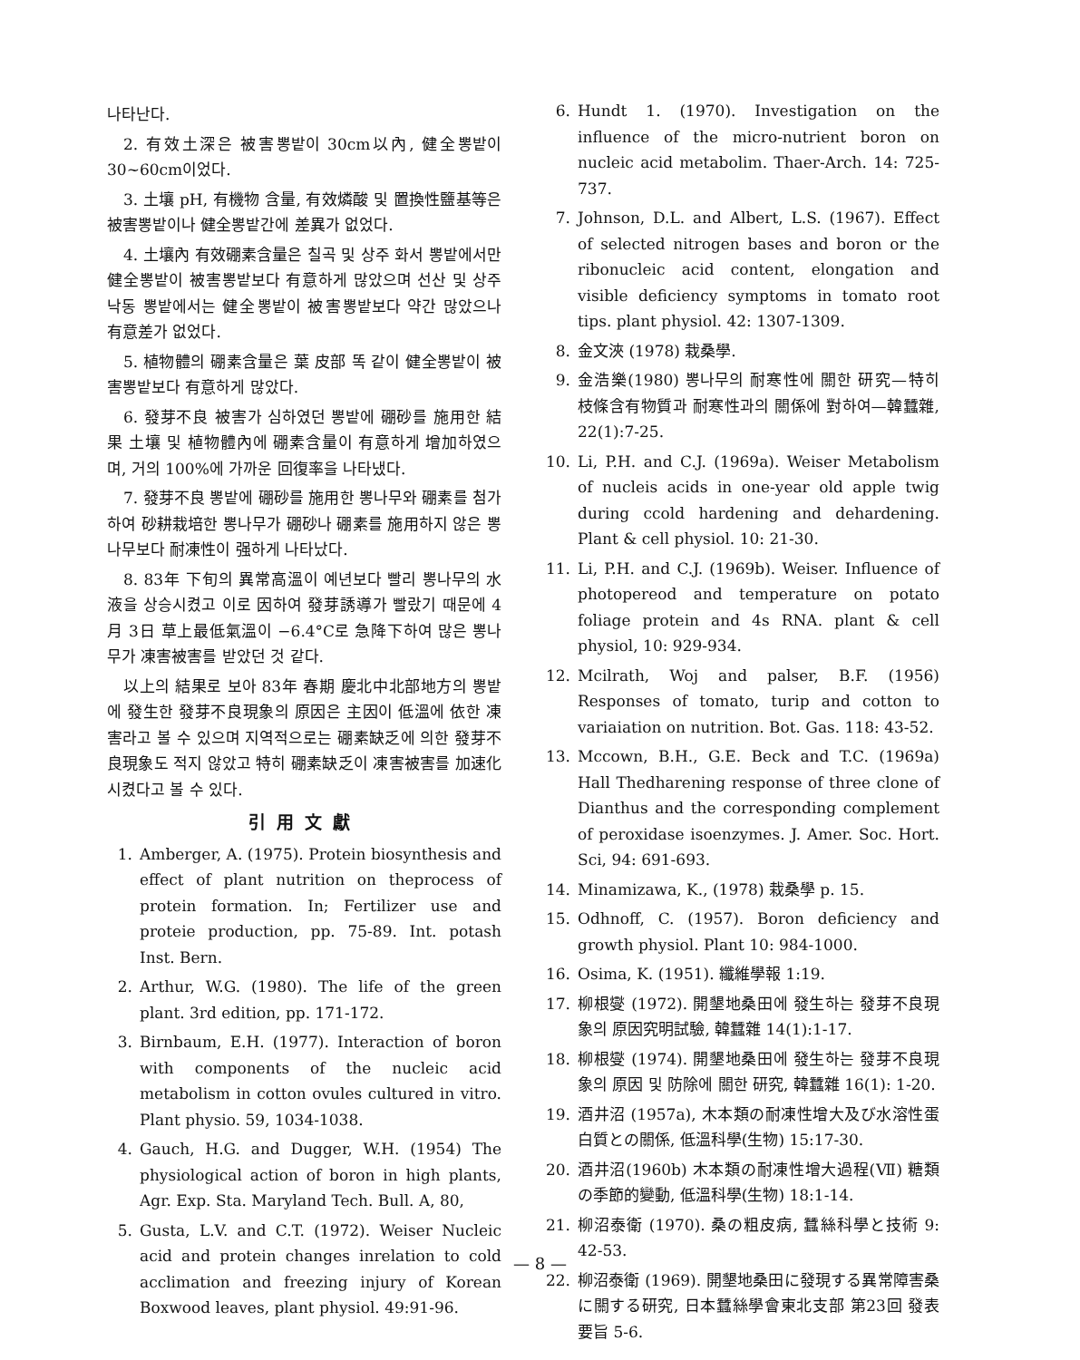나타난다.
2. 有效土深은 被害뽕밭이 30cm以內, 健全뽕밭이 30~60cm이었다.
3. 土壤 pH, 有機物 含量, 有效燐酸 및 置換性鹽基等은 被害뽕밭이나 健全뽕밭간에 差異가 없었다.
4. 土壤內 有效硼素含量은 칠곡 및 상주 화서 뽕밭에서만 健全뽕밭이 被害뽕밭보다 有意하게 많았으며 선산 및 상주 낙동 뽕밭에서는 健全뽕밭이 被害뽕밭보다 약간 많았으나 有意差가 없었다.
5. 植物體의 硼素含量은 葉 皮部 똑 같이 健全뽕밭이 被害뽕밭보다 有意하게 많았다.
6. 發芽不良 被害가 심하였던 뽕밭에 硼砂를 施用한 結果 土壤 및 植物體內에 硼素含量이 有意하게 增加하였으며, 거의 100%에 가까운 回復率을 나타냈다.
7. 發芽不良 뽕밭에 硼砂를 施用한 뽕나무와 硼素를 첨가하여 砂耕栽培한 뽕나무가 硼砂나 硼素를 施用하지 않은 뽕나무보다 耐凍性이 强하게 나타났다.
8. 83年 下旬의 異常高溫이 예년보다 빨리 뽕나무의 水液을 상승시켰고 이로 因하여 發芽誘導가 빨랐기 때문에 4月 3日 草上最低氣溫이 −6.4°C로 急降下하여 많은 뽕나무가 凍害被害를 받았던 것 같다.
以上의 結果로 보아 83年 春期 慶北中北部地方의 뽕밭에 發生한 發芽不良現象의 原因은 主因이 低溫에 依한 凍害라고 볼 수 있으며 지역적으로는 硼素缺乏에 의한 發芽不良現象도 적지 않았고 特히 硼素缺乏이 凍害被害를 加速化시켰다고 볼 수 있다.
引用文獻
1. Amberger, A. (1975). Protein biosynthesis and effect of plant nutrition on theprocess of protein formation. In; Fertilizer use and proteie production, pp. 75-89. Int. potash Inst. Bern.
2. Arthur, W.G. (1980). The life of the green plant. 3rd edition, pp. 171-172.
3. Birnbaum, E.H. (1977). Interaction of boron with components of the nucleic acid metabolism in cotton ovules cultured in vitro. Plant physio. 59, 1034-1038.
4. Gauch, H.G. and Dugger, W.H. (1954) The physiological action of boron in high plants, Agr. Exp. Sta. Maryland Tech. Bull. A, 80,
5. Gusta, L.V. and C.T. (1972). Weiser Nucleic acid and protein changes inrelation to cold acclimation and freezing injury of Korean Boxwood leaves, plant physiol. 49:91-96.
6. Hundt 1. (1970). Investigation on the influence of the micro-nutrient boron on nucleic acid metabolim. Thaer-Arch. 14: 725-737.
7. Johnson, D.L. and Albert, L.S. (1967). Effect of selected nitrogen bases and boron or the ribonucleic acid content, elongation and visible deficiency symptoms in tomato root tips. plant physiol. 42: 1307-1309.
8. 金文浹 (1978) 栽桑學.
9. 金浩樂(1980) 뽕나무의 耐寒性에 關한 研究—特히 枝條含有物質과 耐寒性과의 關係에 對하여—韓蠶雜, 22(1):7-25.
10. Li, P.H. and C.J. (1969a). Weiser Metabolism of nucleis acids in one-year old apple twig during ccold hardening and dehardening. Plant & cell physiol. 10: 21-30.
11. Li, P.H. and C.J. (1969b). Weiser. Influence of photopereod and temperature on potato foliage protein and 4s RNA. plant & cell physiol, 10: 929-934.
12. Mcilrath, Woj and palser, B.F. (1956) Responses of tomato, turip and cotton to variaiation on nutrition. Bot. Gas. 118: 43-52.
13. Mccown, B.H., G.E. Beck and T.C. (1969a) Hall Thedharening response of three clone of Dianthus and the corresponding complement of peroxidase isoenzymes. J. Amer. Soc. Hort. Sci, 94: 691-693.
14. Minamizawa, K., (1978) 栽桑學 p. 15.
15. Odhnoff, C. (1957). Boron deficiency and growth physiol. Plant 10: 984-1000.
16. Osima, K. (1951). 纖維學報 1:19.
17. 柳根燮 (1972). 開墾地桑田에 發生하는 發芽不良現象의 原因究明試驗, 韓蠶雜 14(1):1-17.
18. 柳根燮 (1974). 開墾地桑田에 發生하는 發芽不良現象의 原因 및 防除에 關한 研究, 韓蠶雜 16(1): 1-20.
19. 酒井沼 (1957a), 木本類の耐凍性增大及び水溶性蛋白質との關係, 低溫科學(生物) 15:17-30.
20. 酒井沼(1960b) 木本類の耐凍性增大過程(Ⅶ) 糖類の季節的變動, 低溫科學(生物) 18:1-14.
21. 柳沼泰衛 (1970). 桑の粗皮病, 蠶絲科學と技術 9: 42-53.
22. 柳沼泰衛 (1969). 開墾地桑田に發現する異常障害桑に關する研究, 日本蠶絲學會東北支部 第23回 發表要旨 5-6.
— 8 —